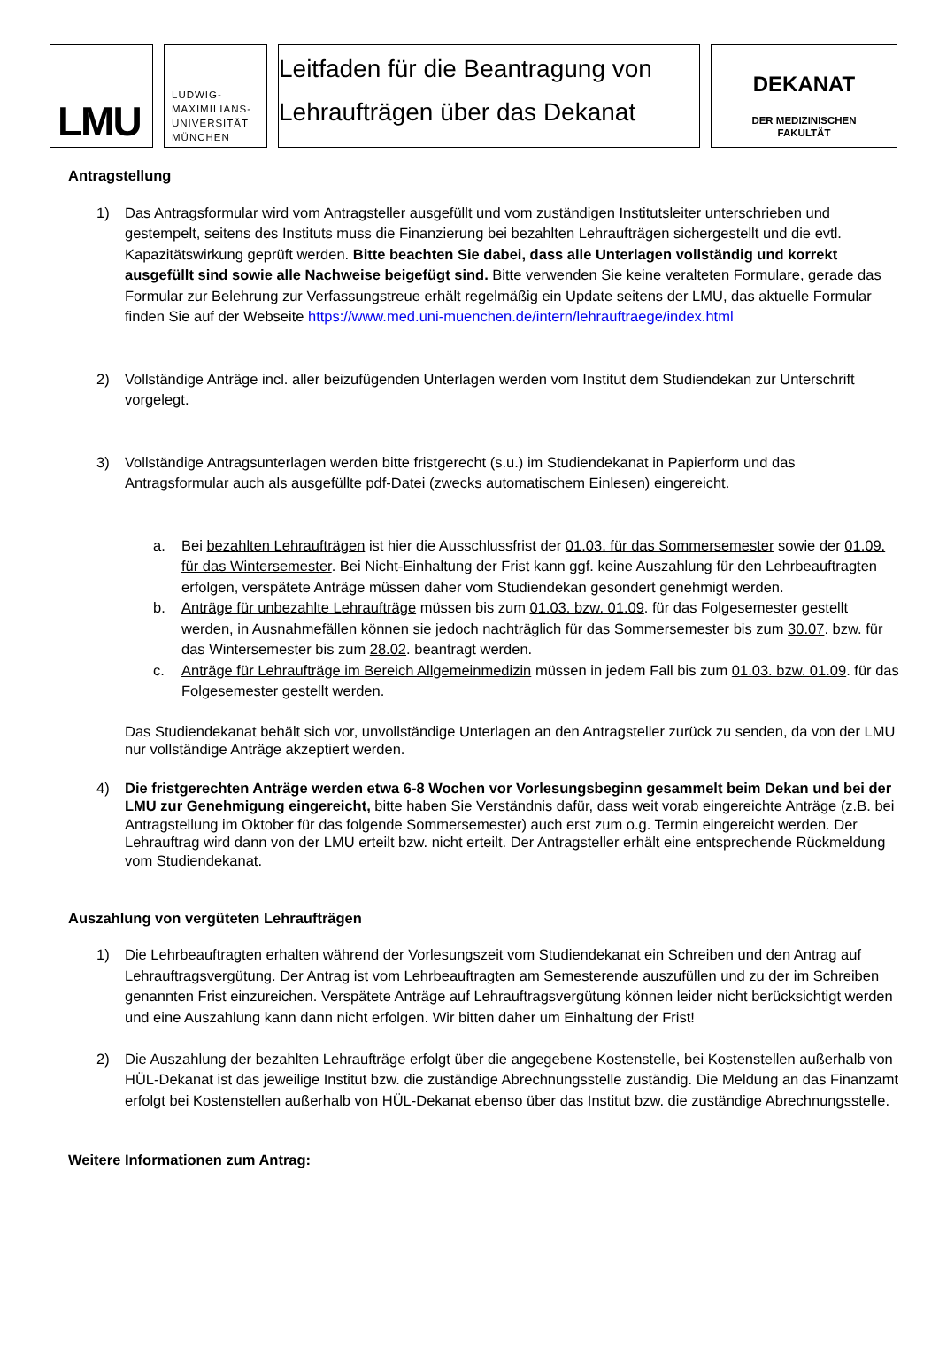LMU
LUDWIG-
MAXIMILIANS-
UNIVERSITÄT
MÜNCHEN
Leitfaden für die Beantragung von Lehraufträgen über das Dekanat
DEKANAT
DER MEDIZINISCHEN
FAKULTÄT
Antragstellung
1) Das Antragsformular wird vom Antragsteller ausgefüllt und vom zuständigen Institutsleiter unterschrieben und gestempelt, seitens des Instituts muss die Finanzierung bei bezahlten Lehraufträgen sichergestellt und die evtl. Kapazitätswirkung geprüft werden. Bitte beachten Sie dabei, dass alle Unterlagen vollständig und korrekt ausgefüllt sind sowie alle Nachweise beigefügt sind. Bitte verwenden Sie keine veralteten Formulare, gerade das Formular zur Belehrung zur Verfassungstreue erhält regelmäßig ein Update seitens der LMU, das aktuelle Formular finden Sie auf der Webseite https://www.med.uni-muenchen.de/intern/lehrauftraege/index.html
2) Vollständige Anträge incl. aller beizufügenden Unterlagen werden vom Institut dem Studiendekan zur Unterschrift vorgelegt.
3) Vollständige Antragsunterlagen werden bitte fristgerecht (s.u.) im Studiendekanat in Papierform und das Antragsformular auch als ausgefüllte pdf-Datei (zwecks automatischem Einlesen) eingereicht.
a. Bei bezahlten Lehraufträgen ist hier die Ausschlussfrist der 01.03. für das Sommersemester sowie der 01.09. für das Wintersemester. Bei Nicht-Einhaltung der Frist kann ggf. keine Auszahlung für den Lehrbeauftragten erfolgen, verspätete Anträge müssen daher vom Studiendekan gesondert genehmigt werden.
b. Anträge für unbezahlte Lehraufträge müssen bis zum 01.03. bzw. 01.09. für das Folgesemester gestellt werden, in Ausnahmefällen können sie jedoch nachträglich für das Sommersemester bis zum 30.07. bzw. für das Wintersemester bis zum 28.02. beantragt werden.
c. Anträge für Lehraufträge im Bereich Allgemeinmedizin müssen in jedem Fall bis zum 01.03. bzw. 01.09. für das Folgesemester gestellt werden.
Das Studiendekanat behält sich vor, unvollständige Unterlagen an den Antragsteller zurück zu senden, da von der LMU nur vollständige Anträge akzeptiert werden.
4) Die fristgerechten Anträge werden etwa 6-8 Wochen vor Vorlesungsbeginn gesammelt beim Dekan und bei der LMU zur Genehmigung eingereicht, bitte haben Sie Verständnis dafür, dass weit vorab eingereichte Anträge (z.B. bei Antragstellung im Oktober für das folgende Sommersemester) auch erst zum o.g. Termin eingereicht werden. Der Lehrauftrag wird dann von der LMU erteilt bzw. nicht erteilt. Der Antragsteller erhält eine entsprechende Rückmeldung vom Studiendekanat.
Auszahlung von vergüteten Lehraufträgen
1) Die Lehrbeauftragten erhalten während der Vorlesungszeit vom Studiendekanat ein Schreiben und den Antrag auf Lehrauftragsvergütung. Der Antrag ist vom Lehrbeauftragten am Semesterende auszufüllen und zu der im Schreiben genannten Frist einzureichen. Verspätete Anträge auf Lehrauftragsvergütung können leider nicht berücksichtigt werden und eine Auszahlung kann dann nicht erfolgen. Wir bitten daher um Einhaltung der Frist!
2) Die Auszahlung der bezahlten Lehraufträge erfolgt über die angegebene Kostenstelle, bei Kostenstellen außerhalb von HÜL-Dekanat ist das jeweilige Institut bzw. die zuständige Abrechnungsstelle zuständig. Die Meldung an das Finanzamt erfolgt bei Kostenstellen außerhalb von HÜL-Dekanat ebenso über das Institut bzw. die zuständige Abrechnungsstelle.
Weitere Informationen zum Antrag: